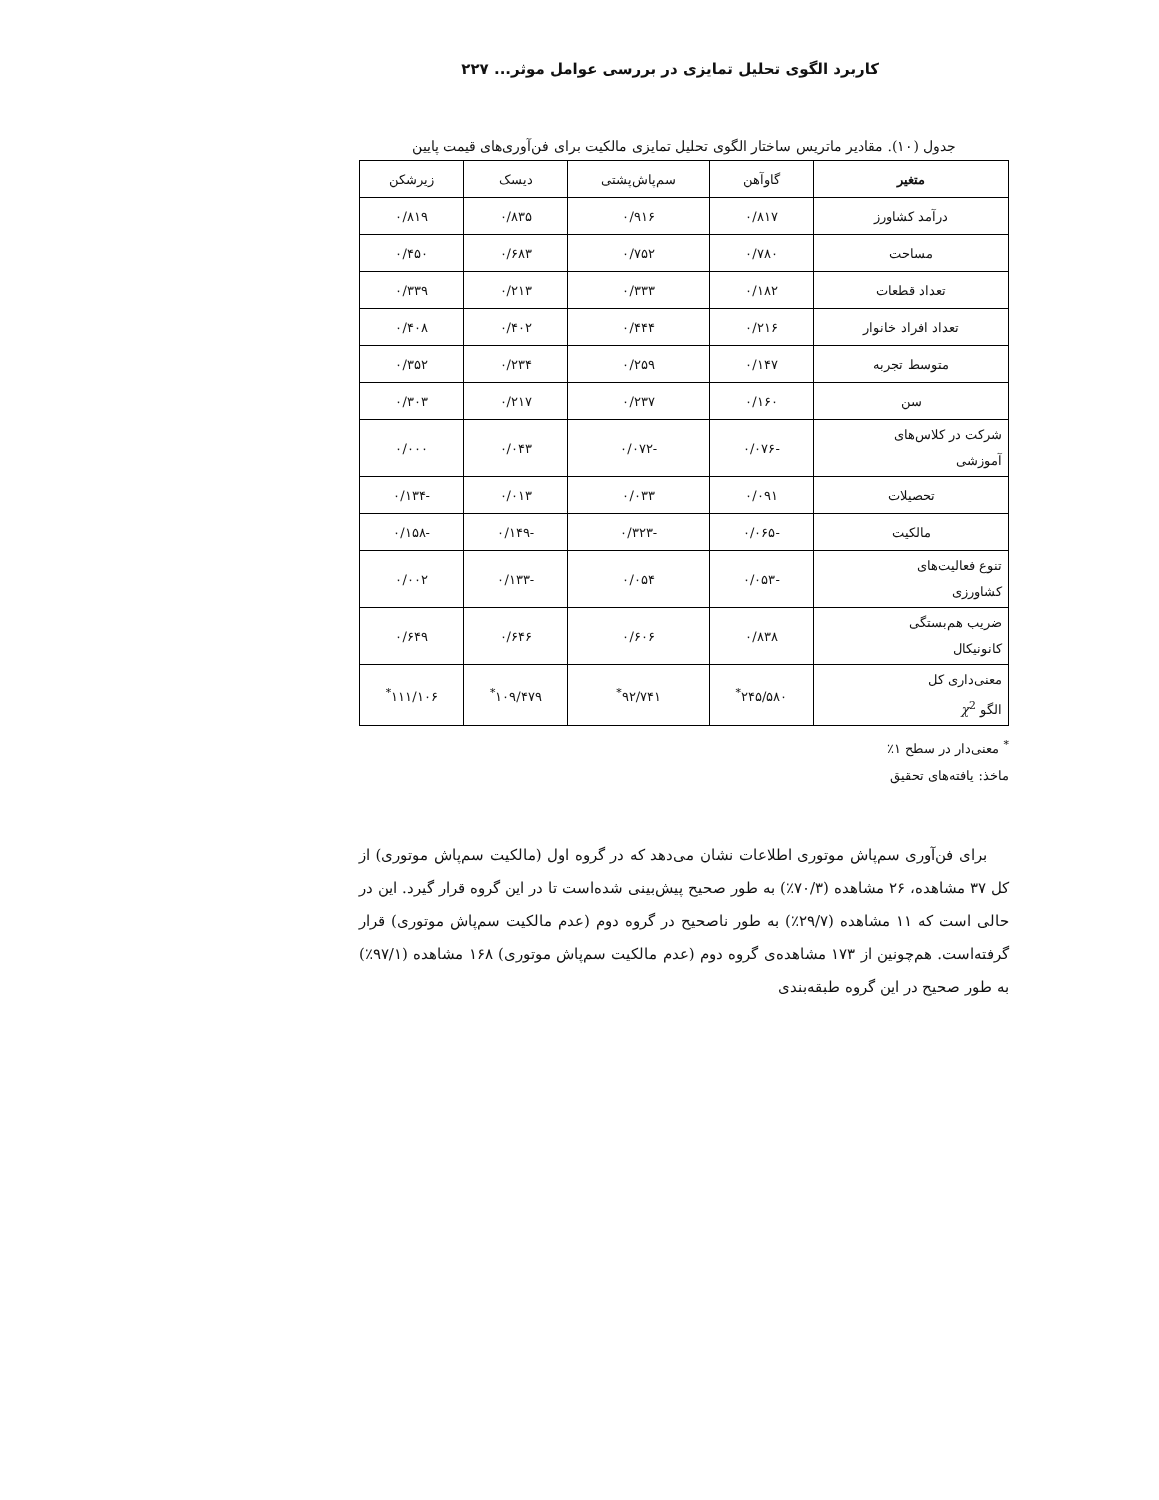کاربرد الگوی تحلیل تمایزی در بررسی عوامل موثر... ۲۲۷
جدول (۱۰). مقادیر ماتریس ساختار الگوی تحلیل تمایزی مالکیت برای فن‌آوری‌های قیمت پایین
| متغیر | گاوآهن | سم‌پاش‌پشتی | دیسک | زیرشکن |
| درآمد کشاورز | ۰/۸۱۷ | ۰/۹۱۶ | ۰/۸۳۵ | ۰/۸۱۹ |
| مساحت | ۰/۷۸۰ | ۰/۷۵۲ | ۰/۶۸۳ | ۰/۴۵۰ |
| تعداد قطعات | ۰/۱۸۲ | ۰/۳۳۳ | ۰/۲۱۳ | ۰/۳۳۹ |
| تعداد افراد خانوار | ۰/۲۱۶ | ۰/۴۴۴ | ۰/۴۰۲ | ۰/۴۰۸ |
| متوسط تجربه | ۰/۱۴۷ | ۰/۲۵۹ | ۰/۲۳۴ | ۰/۳۵۲ |
| سن | ۰/۱۶۰ | ۰/۲۳۷ | ۰/۲۱۷ | ۰/۳۰۳ |
| شرکت در کلاس‌های آموزشی | -۰/۰۷۶ | -۰/۰۷۲ | ۰/۰۴۳ | ۰/۰۰۰ |
| تحصیلات | ۰/۰۹۱ | ۰/۰۳۳ | ۰/۰۱۳ | -۰/۱۳۴ |
| مالکیت | -۰/۰۶۵ | -۰/۳۲۳ | -۰/۱۴۹ | -۰/۱۵۸ |
| تنوع فعالیت‌های کشاورزی | -۰/۰۵۳ | ۰/۰۵۴ | -۰/۱۳۳ | ۰/۰۰۲ |
| ضریب هم‌بستگی کانونیکال | ۰/۸۳۸ | ۰/۶۰۶ | ۰/۶۴۶ | ۰/۶۴۹ |
| معنی‌داری کل الگو χ<sup>2</sup> | ۲۴۵/۵۸۰<sup>*</sup> | ۹۲/۷۴۱<sup>*</sup> | ۱۰۹/۴۷۹<sup>*</sup> | ۱۱۱/۱۰۶<sup>*</sup> |
<sup>*</sup> معنی‌دار در سطح ۱٪
ماخذ: یافته‌های تحقیق
برای فن‌آوری سم‌پاش موتوری اطلاعات نشان می‌دهد که در گروه اول (مالکیت سم‌پاش موتوری) از کل ۳۷ مشاهده، ۲۶ مشاهده (۷۰/۳٪) به طور صحیح پیش‌بینی شده‌است تا در این گروه قرار گیرد. این در حالی است که ۱۱ مشاهده (۲۹/۷٪) به طور ناصحیح در گروه دوم (عدم مالکیت سم‌پاش موتوری) قرار گرفته‌است. هم‌چونین از ۱۷۳ مشاهده‌ی گروه دوم (عدم مالکیت سم‌پاش موتوری) ۱۶۸ مشاهده (۹۷/۱٪) به طور صحیح در این گروه طبقه‌بندی